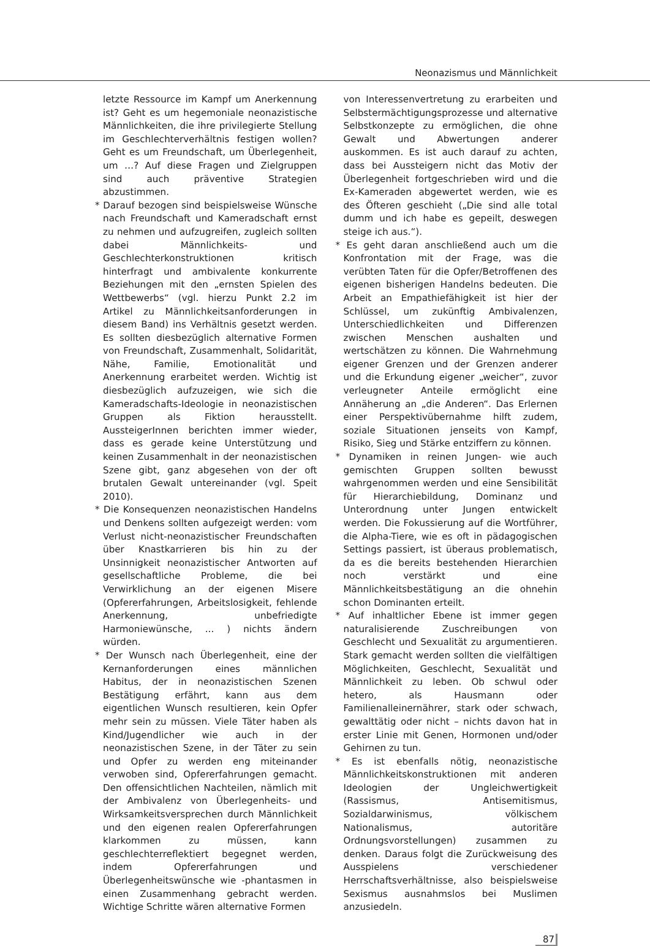Neonazismus und Männlichkeit
letzte Ressource im Kampf um Anerkennung ist? Geht es um hegemoniale neonazistische Männlichkeiten, die ihre privilegierte Stellung im Geschlechterverhältnis festigen wollen? Geht es um Freundschaft, um Überlegenheit, um …? Auf diese Fragen und Zielgruppen sind auch präventive Strategien abzustimmen.
* Darauf bezogen sind beispielsweise Wünsche nach Freundschaft und Kameradschaft ernst zu nehmen und aufzugreifen, zugleich sollten dabei Männlichkeits- und Geschlechterkonstruktionen kritisch hinterfragt und ambivalente konkurrente Beziehungen mit den „ernsten Spielen des Wettbewerbs“ (vgl. hierzu Punkt 2.2 im Artikel zu Männlichkeitsanforderungen in diesem Band) ins Verhältnis gesetzt werden. Es sollten diesbezüglich alternative Formen von Freundschaft, Zusammenhalt, Solidarität, Nähe, Familie, Emotionalität und Anerkennung erarbeitet werden. Wichtig ist diesbezüglich aufzuzeigen, wie sich die Kameradschafts-Ideologie in neonazistischen Gruppen als Fiktion herausstellt. AussteigerInnen berichten immer wieder, dass es gerade keine Unterstützung und keinen Zusammenhalt in der neonazistischen Szene gibt, ganz abgesehen von der oft brutalen Gewalt untereinander (vgl. Speit 2010).
* Die Konsequenzen neonazistischen Handelns und Denkens sollten aufgezeigt werden: vom Verlust nicht-neonazistischer Freundschaften über Knastkarrieren bis hin zu der Unsinnigkeit neonazistischer Antworten auf gesellschaftliche Probleme, die bei Verwirklichung an der eigenen Misere (Opfererfahrungen, Arbeitslosigkeit, fehlende Anerkennung, unbefriedigte Harmoniewünsche, ... ) nichts ändern würden.
* Der Wunsch nach Überlegenheit, eine der Kernanforderungen eines männlichen Habitus, der in neonazistischen Szenen Bestätigung erfährt, kann aus dem eigentlichen Wunsch resultieren, kein Opfer mehr sein zu müssen. Viele Täter haben als Kind/Jugendlicher wie auch in der neonazistischen Szene, in der Täter zu sein und Opfer zu werden eng miteinander verwoben sind, Opfererfahrungen gemacht. Den offensichtlichen Nachteilen, nämlich mit der Ambivalenz von Überlegenheits- und Wirksamkeitsversprechen durch Männlichkeit und den eigenen realen Opfererfahrungen klarkommen zu müssen, kann geschlechterreflektiert begegnet werden, indem Opfererfahrungen und Überlegenheitswünsche wie -phantasmen in einen Zusammenhang gebracht werden. Wichtige Schritte wären alternative Formen
von Interessenvertretung zu erarbeiten und Selbstermächtigungsprozesse und alternative Selbstkonzepte zu ermöglichen, die ohne Gewalt und Abwertungen anderer auskommen. Es ist auch darauf zu achten, dass bei Aussteigern nicht das Motiv der Überlegenheit fortgeschrieben wird und die Ex-Kameraden abgewertet werden, wie es des Öfteren geschieht („Die sind alle total dumm und ich habe es gepeilt, deswegen steige ich aus.“).
* Es geht daran anschließend auch um die Konfrontation mit der Frage, was die verübten Taten für die Opfer/Betroffenen des eigenen bisherigen Handelns bedeuten. Die Arbeit an Empathiefähigkeit ist hier der Schlüssel, um zukünftig Ambivalenzen, Unterschiedlichkeiten und Differenzen zwischen Menschen aushalten und wertschätzen zu können. Die Wahrnehmung eigener Grenzen und der Grenzen anderer und die Erkundung eigener „weicher“, zuvor verleugneter Anteile ermöglicht eine Annäherung an „die Anderen“. Das Erlernen einer Perspektivübernahme hilft zudem, soziale Situationen jenseits von Kampf, Risiko, Sieg und Stärke entziffern zu können.
* Dynamiken in reinen Jungen- wie auch gemischten Gruppen sollten bewusst wahrgenommen werden und eine Sensibilität für Hierarchiebildung, Dominanz und Unterordnung unter Jungen entwickelt werden. Die Fokussierung auf die Wortführer, die Alpha-Tiere, wie es oft in pädagogischen Settings passiert, ist überaus problematisch, da es die bereits bestehenden Hierarchien noch verstärkt und eine Männlichkeitsbestätigung an die ohnehin schon Dominanten erteilt.
* Auf inhaltlicher Ebene ist immer gegen naturalisierende Zuschreibungen von Geschlecht und Sexualität zu argumentieren. Stark gemacht werden sollten die vielfältigen Möglichkeiten, Geschlecht, Sexualität und Männlichkeit zu leben. Ob schwul oder hetero, als Hausmann oder Familienalleinernährer, stark oder schwach, gewalttätig oder nicht – nichts davon hat in erster Linie mit Genen, Hormonen und/oder Gehirnen zu tun.
* Es ist ebenfalls nötig, neonazistische Männlichkeitskonstruktionen mit anderen Ideologien der Ungleichwertigkeit (Rassismus, Antisemitismus, Sozialdarwinismus, völkischem Nationalismus, autoritäre Ordnungsvorstellungen) zusammen zu denken. Daraus folgt die Zurückweisung des Ausspielens verschiedener Herrschaftsverhältnisse, also beispielsweise Sexismus ausnahmslos bei Muslimen anzusiedeln.
87